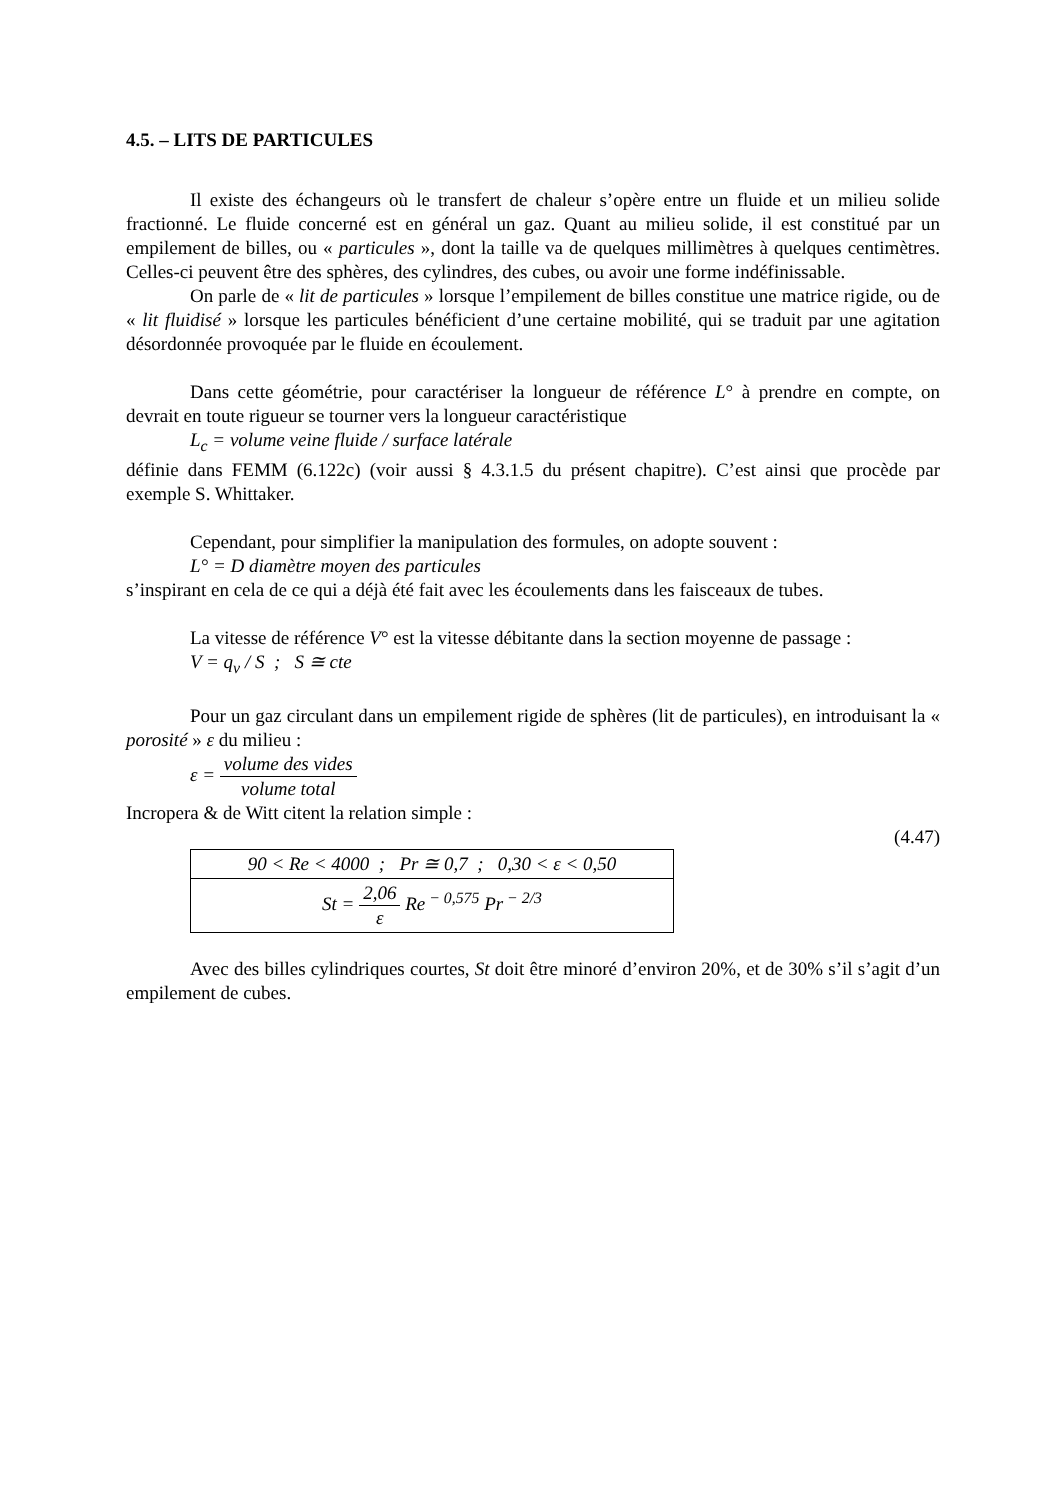4.5. – LITS DE PARTICULES
Il existe des échangeurs où le transfert de chaleur s’opère entre un fluide et un milieu solide fractionné. Le fluide concerné est en général un gaz. Quant au milieu solide, il est constitué par un empilement de billes, ou « particules », dont la taille va de quelques millimètres à quelques centimètres. Celles-ci peuvent être des sphères, des cylindres, des cubes, ou avoir une forme indéfinissable.
On parle de « lit de particules » lorsque l’empilement de billes constitue une matrice rigide, ou de « lit fluidisé » lorsque les particules bénéficient d’une certaine mobilité, qui se traduit par une agitation désordonnée provoquée par le fluide en écoulement.
Dans cette géométrie, pour caractériser la longueur de référence L° à prendre en compte, on devrait en toute rigueur se tourner vers la longueur caractéristique
L<sub>c</sub> = volume veine fluide / surface latérale
définie dans FEMM (6.122c) (voir aussi § 4.3.1.5 du présent chapitre). C’est ainsi que procède par exemple S. Whittaker.
Cependant, pour simplifier la manipulation des formules, on adopte souvent :
L° = D diamètre moyen des particules
s’inspirant en cela de ce qui a déjà été fait avec les écoulements dans les faisceaux de tubes.
La vitesse de référence V° est la vitesse débitante dans la section moyenne de passage :
V = q<sub>v</sub> / S ; S ≅ cte
Pour un gaz circulant dans un empilement rigide de sphères (lit de particules), en introduisant la « porosité » ε du milieu :
ε = volume des vides volume total
Incropera & de Witt citent la relation simple :
(4.47)
| 90 < Re < 4000 ; Pr ≅ 0,7 ; 0,30 < ε < 0,50 |
| St = 2,06 ε Re<sup>− 0,575</sup> Pr<sup>− 2/3</sup> |
Avec des billes cylindriques courtes, St doit être minoré d’environ 20%, et de 30% s’il s’agit d’un empilement de cubes.